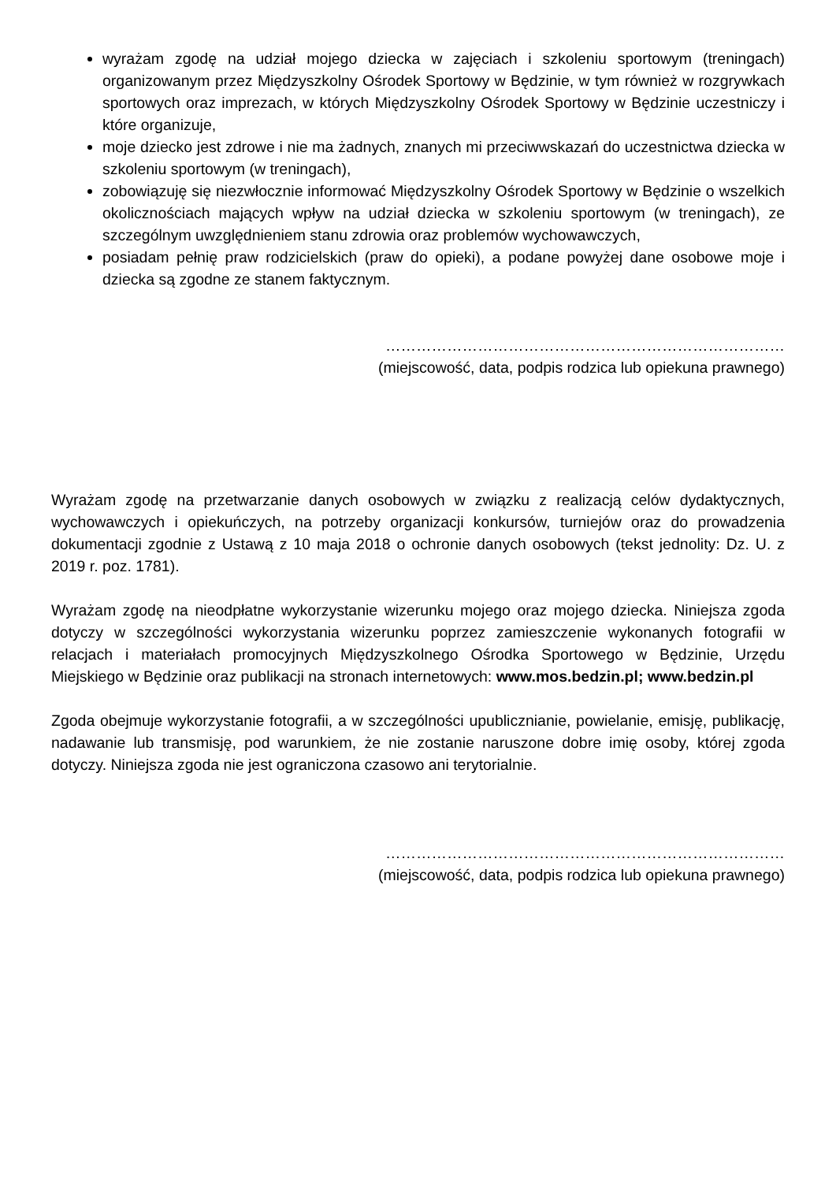wyrażam zgodę na udział mojego dziecka w zajęciach i szkoleniu sportowym (treningach) organizowanym przez Międzyszkolny Ośrodek Sportowy w Będzinie, w tym również w rozgrywkach sportowych oraz imprezach, w których Międzyszkolny Ośrodek Sportowy w Będzinie uczestniczy i które organizuje,
moje dziecko jest zdrowe i nie ma żadnych, znanych mi przeciwwskazań do uczestnictwa dziecka w szkoleniu sportowym (w treningach),
zobowiązuję się niezwłocznie informować Międzyszkolny Ośrodek Sportowy w Będzinie o wszelkich okolicznościach mających wpływ na udział dziecka w szkoleniu sportowym (w treningach), ze szczególnym uwzględnieniem stanu zdrowia oraz problemów wychowawczych,
posiadam pełnię praw rodzicielskich (praw do opieki), a podane powyżej dane osobowe moje i dziecka są zgodne ze stanem faktycznym.
……………………………………………………………………
(miejscowość, data, podpis rodzica lub opiekuna prawnego)
Wyrażam zgodę na przetwarzanie danych osobowych w związku z realizacją celów dydaktycznych, wychowawczych i opiekuńczych, na potrzeby organizacji konkursów, turniejów oraz do prowadzenia dokumentacji zgodnie z Ustawą z 10 maja 2018 o ochronie danych osobowych (tekst jednolity: Dz. U. z 2019 r. poz. 1781).
Wyrażam zgodę na nieodpłatne wykorzystanie wizerunku mojego oraz mojego dziecka. Niniejsza zgoda dotyczy w szczególności wykorzystania wizerunku poprzez zamieszczenie wykonanych fotografii w relacjach i materiałach promocyjnych Międzyszkolnego Ośrodka Sportowego w Będzinie, Urzędu Miejskiego w Będzinie oraz publikacji na stronach internetowych: www.mos.bedzin.pl; www.bedzin.pl
Zgoda obejmuje wykorzystanie fotografii, a w szczególności upublicznianie, powielanie, emisję, publikację, nadawanie lub transmisję, pod warunkiem, że nie zostanie naruszone dobre imię osoby, której zgoda dotyczy. Niniejsza zgoda nie jest ograniczona czasowo ani terytorialnie.
……………………………………………………………………
(miejscowość, data, podpis rodzica lub opiekuna prawnego)